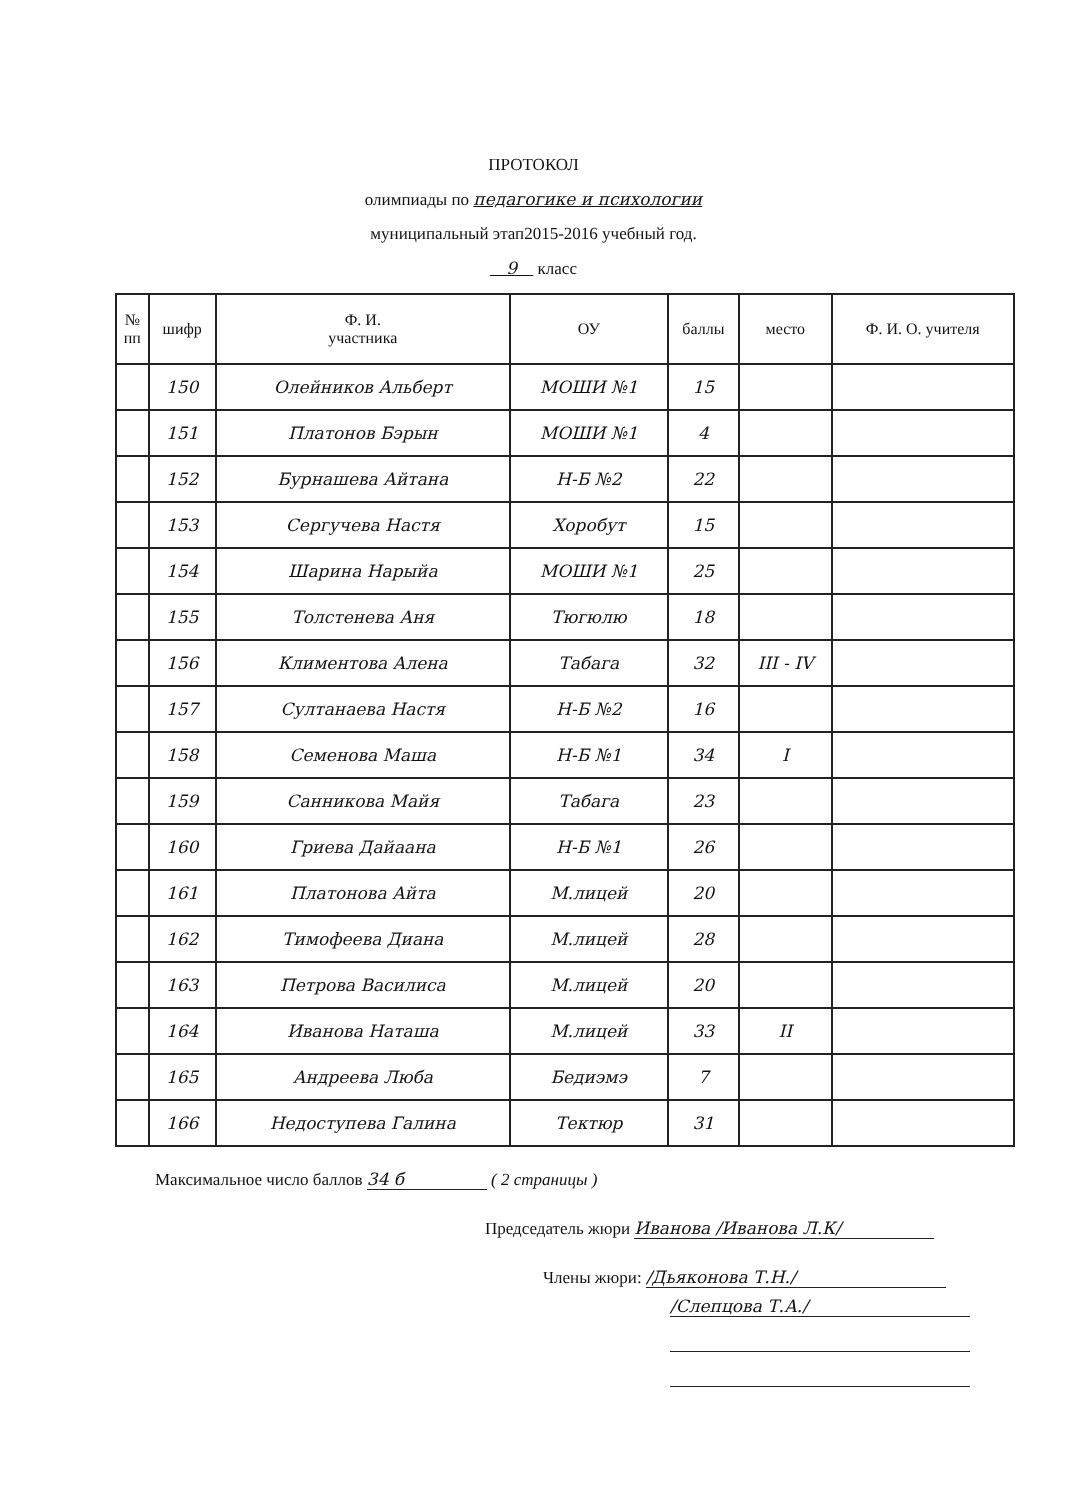ПРОТОКОЛ
олимпиады по педагогике и психологии
муниципальный этап2015-2016 учебный год.
9 класс
| № пп | шифр | Ф. И. участника | ОУ | баллы | место | Ф. И. О. учителя |
| --- | --- | --- | --- | --- | --- | --- |
| | 150 | Олейников Альберт | МОШИ №1 | 15 | | |
| | 151 | Платонов Бэрын | МОШИ №1 | 4 | | |
| | 152 | Бурнашева Айтана | Н-Б №2 | 22 | | |
| | 153 | Сергучева Настя | Хоробут | 15 | | |
| | 154 | Шарина Нарыйа | МОШИ №1 | 25 | | |
| | 155 | Толстенева Аня | Тюгюлю | 18 | | |
| | 156 | Климентова Алена | Табага | 32 | III - IV | |
| | 157 | Султанаева Настя | Н-Б №2 | 16 | | |
| | 158 | Семенова Маша | Н-Б №1 | 34 | I | |
| | 159 | Санникова Майя | Табага | 23 | | |
| | 160 | Гриева Дайаана | Н-Б №1 | 26 | | |
| | 161 | Платонова Айта | М.лицей | 20 | | |
| | 162 | Тимофеева Диана | М.лицей | 28 | | |
| | 163 | Петрова Василиса | М.лицей | 20 | | |
| | 164 | Иванова Наташа | М.лицей | 33 | II | |
| | 165 | Андреева Люба | Бедиэмэ | 7 | | |
| | 166 | Недоступева Галина | Тектюр | 31 | | |
Максимальное число баллов 34 б ( 2 страницы )
Председатель жюри Иванова /Иванова Л.К/
Члены жюри: /Дьяконова Т.Н./
/Слепцова Т.А./